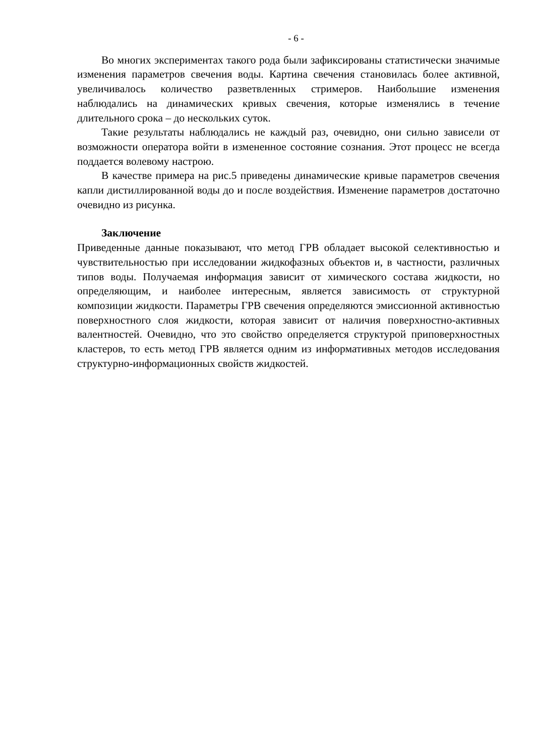- 6 -
Во многих экспериментах такого рода были зафиксированы статистически значимые изменения параметров свечения воды. Картина свечения становилась более активной, увеличивалось количество разветвленных стримеров. Наибольшие изменения наблюдались на динамических кривых свечения, которые изменялись в течение длительного срока – до нескольких суток.
Такие результаты наблюдались не каждый раз, очевидно, они сильно зависели от возможности оператора войти в измененное состояние сознания. Этот процесс не всегда поддается волевому настрою.
В качестве примера на рис.5 приведены динамические кривые параметров свечения капли дистиллированной воды до и после воздействия. Изменение параметров достаточно очевидно из рисунка.
Заключение
Приведенные данные показывают, что метод ГРВ обладает высокой селективностью и чувствительностью при исследовании жидкофазных объектов и, в частности, различных типов воды. Получаемая информация зависит от химического состава жидкости, но определяющим, и наиболее интересным, является зависимость от структурной композиции жидкости. Параметры ГРВ свечения определяются эмиссионной активностью поверхностного слоя жидкости, которая зависит от наличия поверхностно-активных валентностей. Очевидно, что это свойство определяется структурой приповерхностных кластеров, то есть метод ГРВ является одним из информативных методов исследования структурно-информационных свойств жидкостей.